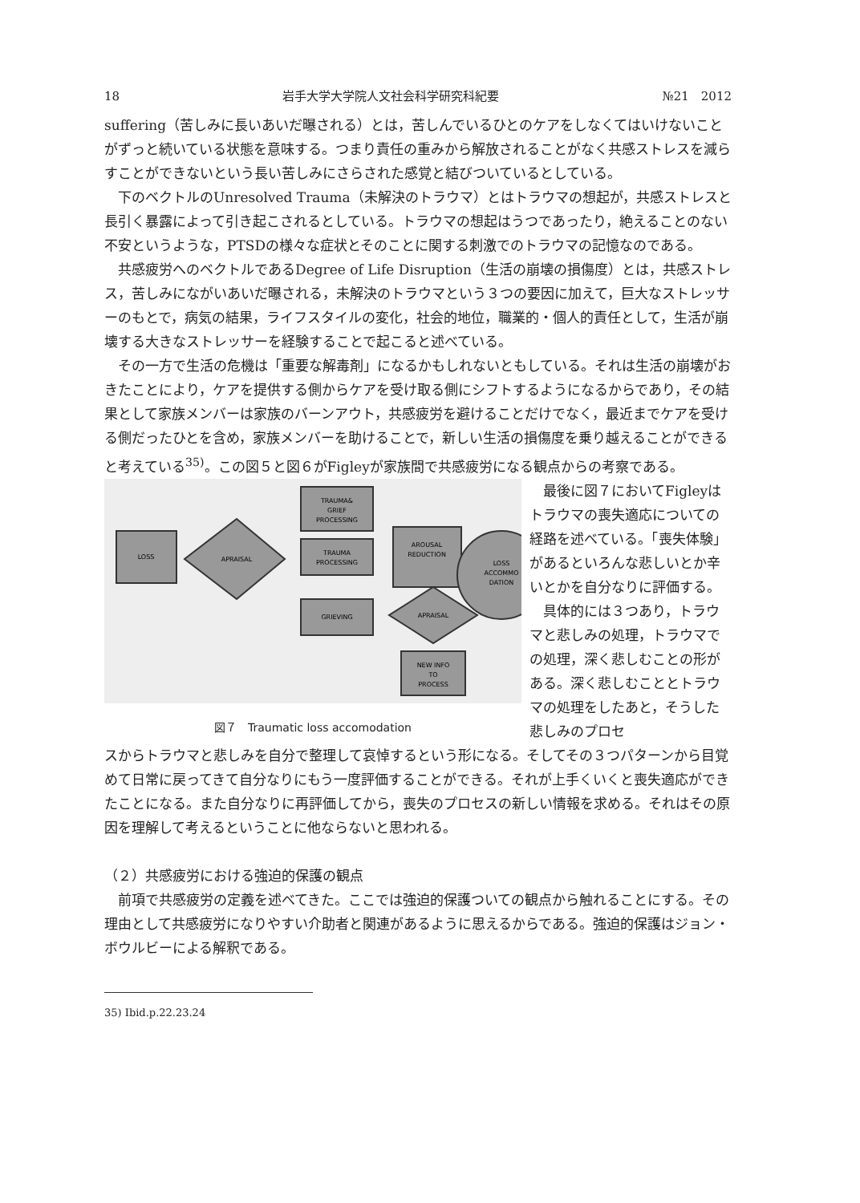18 岩手大学大学院人文社会科学研究科紀要 №21　2012
suffering（苦しみに長いあいだ曝される）とは，苦しんでいるひとのケアをしなくてはいけないことがずっと続いている状態を意味する。つまり責任の重みから解放されることがなく共感ストレスを減らすことができないという長い苦しみにさらされた感覚と結びついているとしている。
下のベクトルのUnresolved Trauma（未解決のトラウマ）とはトラウマの想起が，共感ストレスと長引く暴露によって引き起こされるとしている。トラウマの想起はうつであったり，絶えることのない不安というような，PTSDの様々な症状とそのことに関する刺激でのトラウマの記憶なのである。
共感疲労へのベクトルであるDegree of Life Disruption（生活の崩壊の損傷度）とは，共感ストレス，苦しみにながいあいだ曝される，未解決のトラウマという３つの要因に加えて，巨大なストレッサーのもとで，病気の結果，ライフスタイルの変化，社会的地位，職業的・個人的責任として，生活が崩壊する大きなストレッサーを経験することで起こると述べている。
その一方で生活の危機は「重要な解毒剤」になるかもしれないともしている。それは生活の崩壊がおきたことにより，ケアを提供する側からケアを受け取る側にシフトするようになるからであり，その結果として家族メンバーは家族のバーンアウト，共感疲労を避けることだけでなく，最近までケアを受ける側だったひとを含め，家族メンバーを助けることで，新しい生活の損傷度を乗り越えることができると考えている<sup>35)</sup>。この図５と図６がFigleyが家族間で共感疲労になる観点からの考察である。
LOSS
APRAISAL
TRAUMA&
GRIEF
PROCESSING
TRAUMA
PROCESSING
GRIEVING
AROUSAL
REDUCTION
LOSS
ACCOMMO
DATION
APRAISAL
NEW INFO
TO
PROCESS
図７　Traumatic loss accomodation
最後に図７においてFigleyはトラウマの喪失適応についての経路を述べている。「喪失体験」があるといろんな悲しいとか辛いとかを自分なりに評価する。
具体的には３つあり，トラウマと悲しみの処理，トラウマでの処理，深く悲しむことの形がある。深く悲しむこととトラウマの処理をしたあと，そうした悲しみのプロセ
スからトラウマと悲しみを自分で整理して哀悼するという形になる。そしてその３つパターンから目覚めて日常に戻ってきて自分なりにもう一度評価することができる。それが上手くいくと喪失適応ができたことになる。また自分なりに再評価してから，喪失のプロセスの新しい情報を求める。それはその原因を理解して考えるということに他ならないと思われる。
（２）共感疲労における強迫的保護の観点
前項で共感疲労の定義を述べてきた。ここでは強迫的保護ついての観点から触れることにする。その理由として共感疲労になりやすい介助者と関連があるように思えるからである。強迫的保護はジョン・ボウルビーによる解釈である。
35) Ibid.p.22.23.24